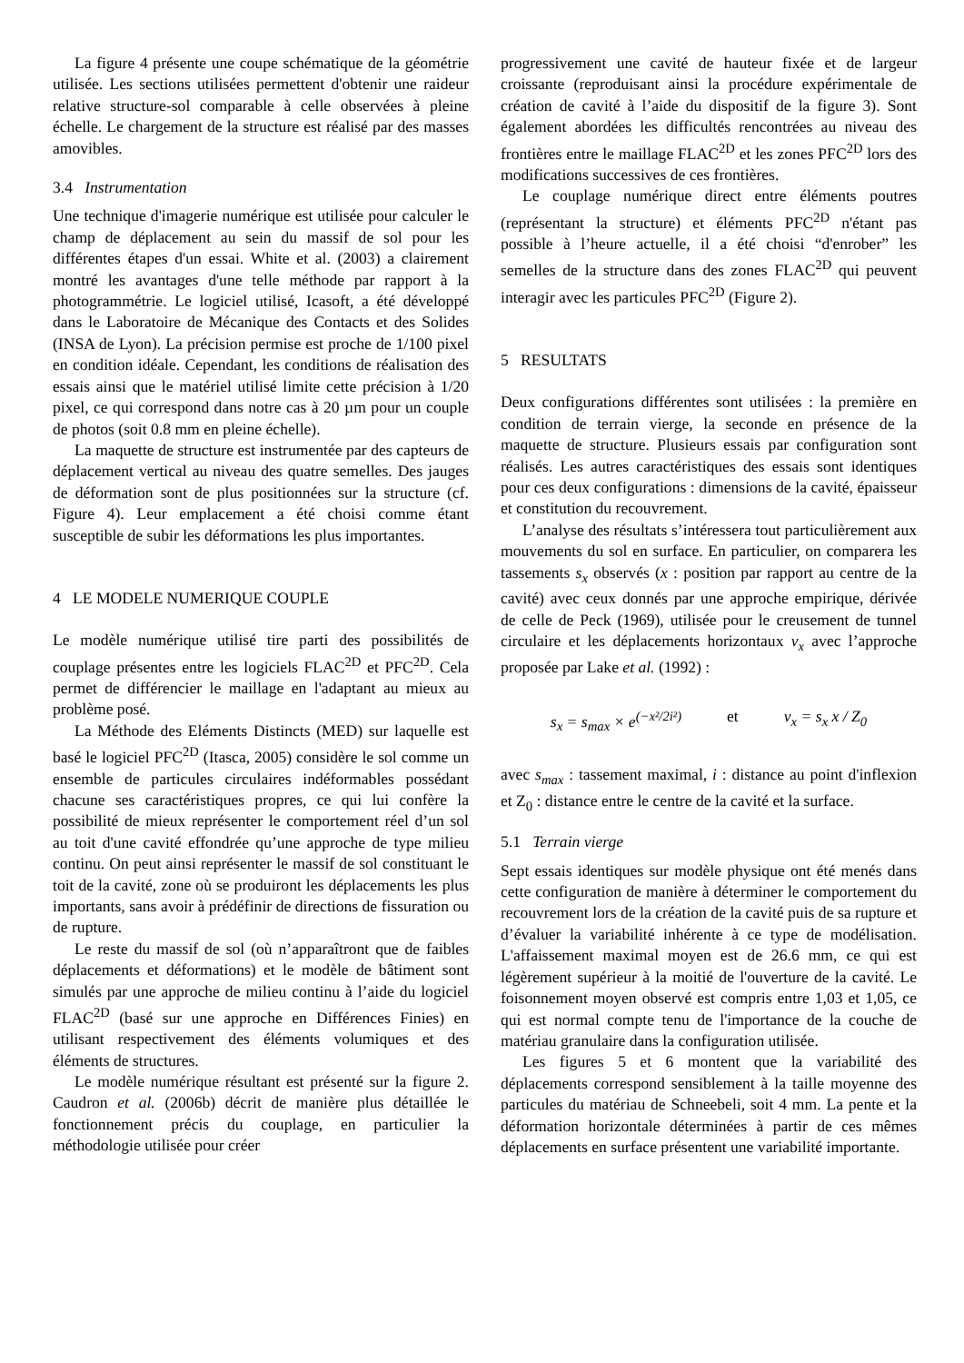La figure 4 présente une coupe schématique de la géométrie utilisée. Les sections utilisées permettent d'obtenir une raideur relative structure-sol comparable à celle observées à pleine échelle. Le chargement de la structure est réalisé par des masses amovibles.
3.4 Instrumentation
Une technique d'imagerie numérique est utilisée pour calculer le champ de déplacement au sein du massif de sol pour les différentes étapes d'un essai. White et al. (2003) a clairement montré les avantages d'une telle méthode par rapport à la photogrammétrie. Le logiciel utilisé, Icasoft, a été développé dans le Laboratoire de Mécanique des Contacts et des Solides (INSA de Lyon). La précision permise est proche de 1/100 pixel en condition idéale. Cependant, les conditions de réalisation des essais ainsi que le matériel utilisé limite cette précision à 1/20 pixel, ce qui correspond dans notre cas à 20 µm pour un couple de photos (soit 0.8 mm en pleine échelle).
La maquette de structure est instrumentée par des capteurs de déplacement vertical au niveau des quatre semelles. Des jauges de déformation sont de plus positionnées sur la structure (cf. Figure 4). Leur emplacement a été choisi comme étant susceptible de subir les déformations les plus importantes.
4 LE MODELE NUMERIQUE COUPLE
Le modèle numérique utilisé tire parti des possibilités de couplage présentes entre les logiciels FLAC<sup>2D</sup> et PFC<sup>2D</sup>. Cela permet de différencier le maillage en l'adaptant au mieux au problème posé.
La Méthode des Eléments Distincts (MED) sur laquelle est basé le logiciel PFC<sup>2D</sup> (Itasca, 2005) considère le sol comme un ensemble de particules circulaires indéformables possédant chacune ses caractéristiques propres, ce qui lui confère la possibilité de mieux représenter le comportement réel d’un sol au toit d'une cavité effondrée qu’une approche de type milieu continu. On peut ainsi représenter le massif de sol constituant le toit de la cavité, zone où se produiront les déplacements les plus importants, sans avoir à prédéfinir de directions de fissuration ou de rupture.
Le reste du massif de sol (où n’apparaîtront que de faibles déplacements et déformations) et le modèle de bâtiment sont simulés par une approche de milieu continu à l’aide du logiciel FLAC<sup>2D</sup> (basé sur une approche en Différences Finies) en utilisant respectivement des éléments volumiques et des éléments de structures.
Le modèle numérique résultant est présenté sur la figure 2. Caudron et al. (2006b) décrit de manière plus détaillée le fonctionnement précis du couplage, en particulier la méthodologie utilisée pour créer
progressivement une cavité de hauteur fixée et de largeur croissante (reproduisant ainsi la procédure expérimentale de création de cavité à l’aide du dispositif de la figure 3). Sont également abordées les difficultés rencontrées au niveau des frontières entre le maillage FLAC<sup>2D</sup> et les zones PFC<sup>2D</sup> lors des modifications successives de ces frontières.
Le couplage numérique direct entre éléments poutres (représentant la structure) et éléments PFC<sup>2D</sup> n'étant pas possible à l’heure actuelle, il a été choisi “d'enrober” les semelles de la structure dans des zones FLAC<sup>2D</sup> qui peuvent interagir avec les particules PFC<sup>2D</sup> (Figure 2).
5 RESULTATS
Deux configurations différentes sont utilisées : la première en condition de terrain vierge, la seconde en présence de la maquette de structure. Plusieurs essais par configuration sont réalisés. Les autres caractéristiques des essais sont identiques pour ces deux configurations : dimensions de la cavité, épaisseur et constitution du recouvrement.
L’analyse des résultats s’intéressera tout particulièrement aux mouvements du sol en surface. En particulier, on comparera les tassements s<sub>x</sub> observés (x : position par rapport au centre de la cavité) avec ceux donnés par une approche empirique, dérivée de celle de Peck (1969), utilisée pour le creusement de tunnel circulaire et les déplacements horizontaux v<sub>x</sub> avec l’approche proposée par Lake et al. (1992) :
s<sub>x</sub> = s<sub>max</sub> × e<sup>(−x²/2i²)</sup> et v<sub>x</sub> = s<sub>x</sub> x / Z<sub>0</sub>
avec s<sub>max</sub> : tassement maximal, i : distance au point d'inflexion et Z<sub>0</sub> : distance entre le centre de la cavité et la surface.
5.1 Terrain vierge
Sept essais identiques sur modèle physique ont été menés dans cette configuration de manière à déterminer le comportement du recouvrement lors de la création de la cavité puis de sa rupture et d’évaluer la variabilité inhérente à ce type de modélisation. L'affaissement maximal moyen est de 26.6 mm, ce qui est légèrement supérieur à la moitié de l'ouverture de la cavité. Le foisonnement moyen observé est compris entre 1,03 et 1,05, ce qui est normal compte tenu de l'importance de la couche de matériau granulaire dans la configuration utilisée.
Les figures 5 et 6 montent que la variabilité des déplacements correspond sensiblement à la taille moyenne des particules du matériau de Schneebeli, soit 4 mm. La pente et la déformation horizontale déterminées à partir de ces mêmes déplacements en surface présentent une variabilité importante.